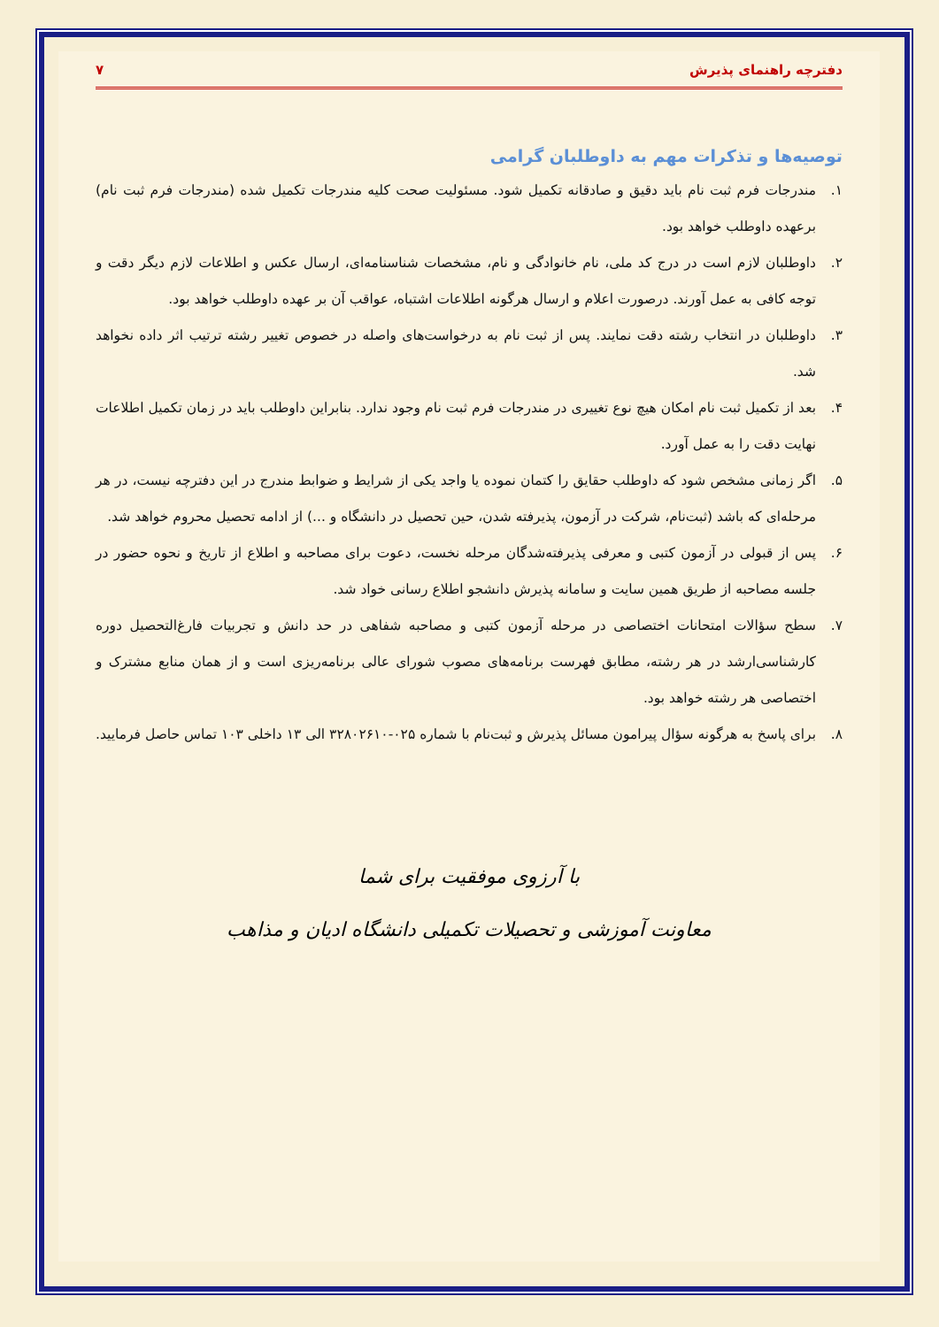دفترچه راهنمای پذیرش ۷
توصیه‌ها و تذکرات مهم به داوطلبان گرامی
۱. مندرجات فرم ثبت نام باید دقیق و صادقانه تکمیل شود. مسئولیت صحت کلیه مندرجات تکمیل شده (مندرجات فرم ثبت نام) برعهده داوطلب خواهد بود.
۲. داوطلبان لازم است در درج کد ملی، نام خانوادگی و نام، مشخصات شناسنامه‌ای، ارسال عکس و اطلاعات لازم دیگر دقت و توجه کافی به عمل آورند. درصورت اعلام و ارسال هرگونه اطلاعات اشتباه، عواقب آن بر عهده داوطلب خواهد بود.
۳. داوطلبان در انتخاب رشته دقت نمایند. پس از ثبت نام به درخواست‌های واصله در خصوص تغییر رشته ترتیب اثر داده نخواهد شد.
۴. بعد از تکمیل ثبت نام امکان هیچ نوع تغییری در مندرجات فرم ثبت نام وجود ندارد. بنابراین داوطلب باید در زمان تکمیل اطلاعات نهایت دقت را به عمل آورد.
۵. اگر زمانی مشخص شود که داوطلب حقایق را کتمان نموده یا واجد یکی از شرایط و ضوابط مندرج در این دفترچه نیست، در هر مرحله‌ای که باشد (ثبت‌نام، شرکت در آزمون، پذیرفته شدن، حین تحصیل در دانشگاه و ...) از ادامه تحصیل محروم خواهد شد.
۶. پس از قبولی در آزمون کتبی و معرفی پذیرفته‌شدگان مرحله نخست، دعوت برای مصاحبه و اطلاع از تاریخ و نحوه حضور در جلسه مصاحبه از طریق همین سایت و سامانه پذیرش دانشجو اطلاع رسانی خواد شد.
۷. سطح سؤالات امتحانات اختصاصی در مرحله آزمون کتبی و مصاحبه شفاهی در حد دانش و تجربیات فارغ‌التحصیل دوره کارشناسی‌ارشد در هر رشته، مطابق فهرست برنامه‌های مصوب شورای عالی برنامه‌ریزی است و از همان منابع مشترک و اختصاصی هر رشته خواهد بود.
۸. برای پاسخ به هرگونه سؤال پیرامون مسائل پذیرش و ثبت‌نام با شماره ۰۲۵-۳۲۸۰۲۶۱۰ الی ۱۳ داخلی ۱۰۳ تماس حاصل فرمایید.
با آرزوی موفقیت برای شما
معاونت آموزشی و تحصیلات تکمیلی دانشگاه ادیان و مذاهب